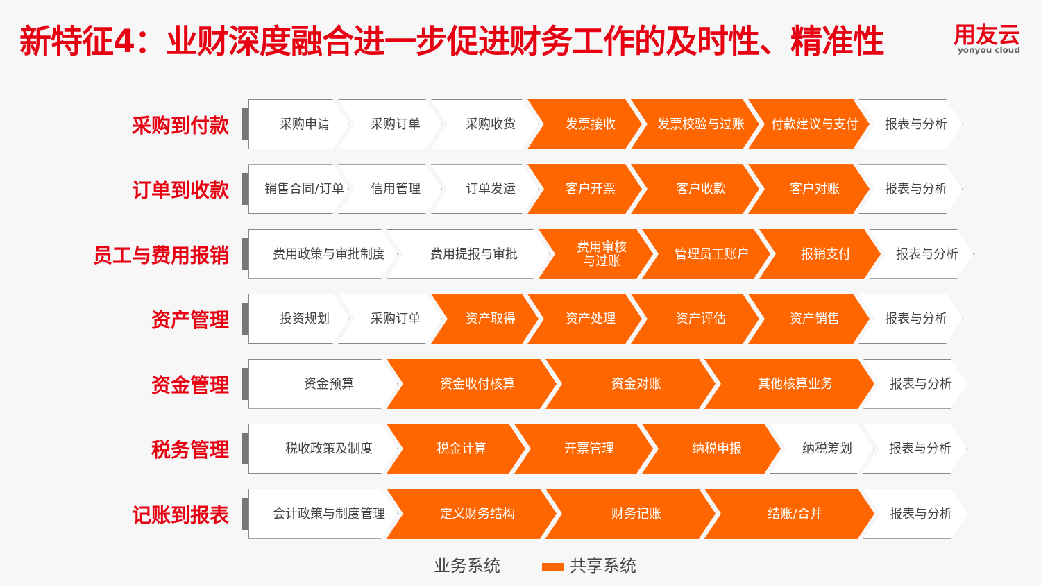新特征4：业财深度融合进一步促进财务工作的及时性、精准性
用友云
yonyou cloud
采购到付款
采购申请 采购订单 采购收货 发票接收 发票校验与过账 付款建议与支付 报表与分析
订单到收款
销售合同/订单 信用管理 订单发运 客户开票 客户收款 客户对账 报表与分析
员工与费用报销
费用政策与审批制度 费用提报与审批 费用审核
与过账
管理员工账户 报销支付 报表与分析
资产管理
投资规划 采购订单 资产取得 资产处理 资产评估 资产销售 报表与分析
资金管理
资金预算 资金收付核算 资金对账 其他核算业务 报表与分析
税务管理
税收政策及制度 税金计算 开票管理 纳税申报 纳税筹划 报表与分析
记账到报表
会计政策与制度管理 定义财务结构 财务记账 结账/合并 报表与分析
业务系统 共享系统